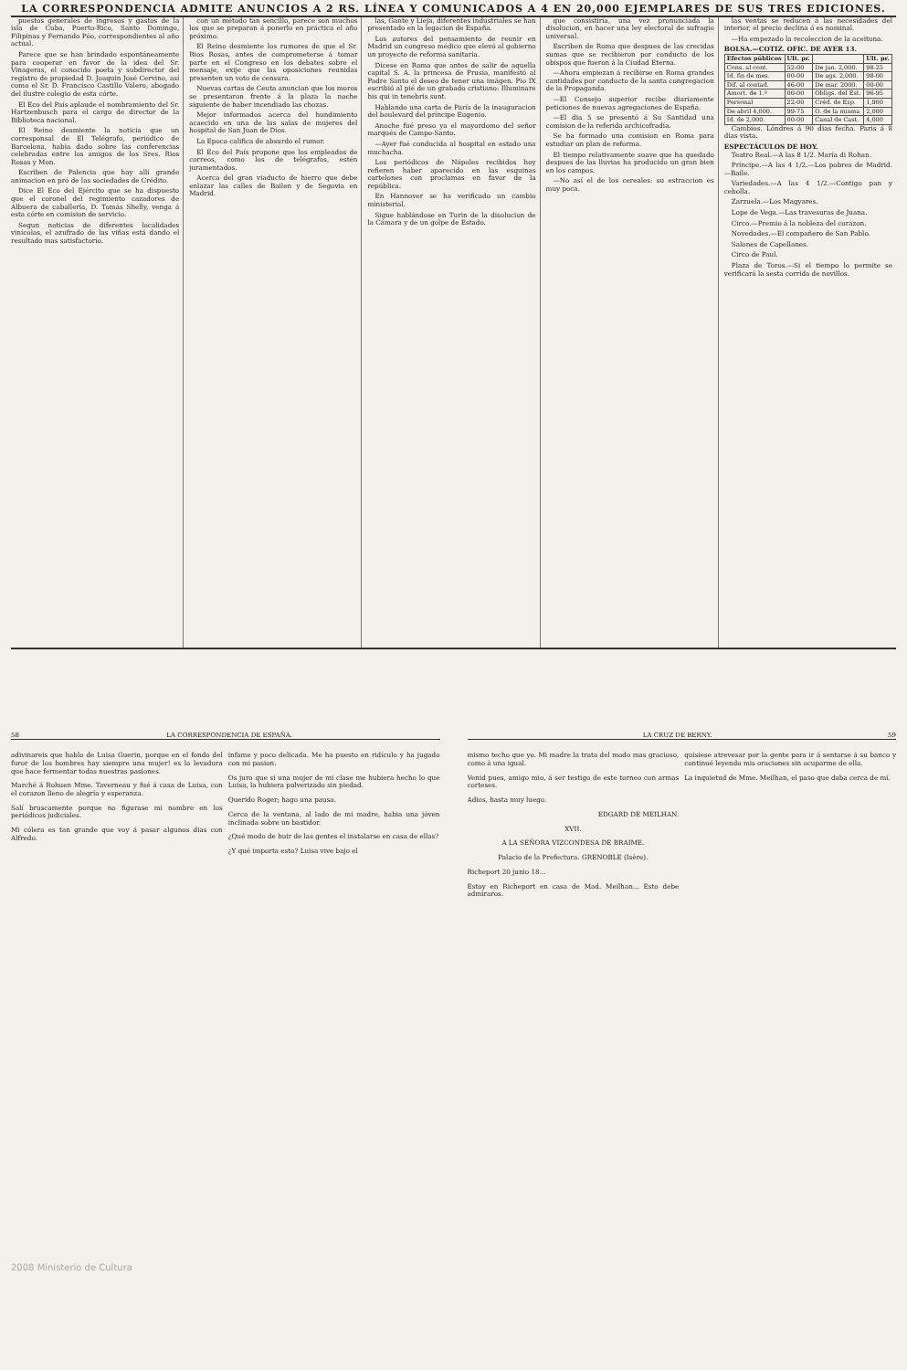LA CORRESPONDENCIA ADMITE ANUNCIOS A 2 RS. LÍNEA Y COMUNICADOS A 4 EN 20,000 EJEMPLARES DE SUS TRES EDICIONES.
puestos generales de ingresos y gastos de la isla de Cuba, Puerto-Rico, Santo Domingo, Filipinas y Fernando Póo, correspondientes al año actual.
Parece que se han brindado espontáneamente para cooperar en favor de la idea del Sr. Vinageras, el conocido poeta y subdirector del registro de propiedad D. Joaquin José Cervino, así como el Sr. D. Francisco Castillo Valero, abogado del ilustre colegio de esta córte.
El Eco del País aplaude el nombramiento del Sr. Hartzenbusch para el cargo de director de la Biblioteca nacional.
El Reino desmiente la noticia que un corresponsal de El Telégrafo, periódico de Barcelona, habia dado sobre las conferencias celebradas entre los amigos de los Sres. Rios Rosas y Mon.
Escriben de Palencia que hay allí grande animacion en pró de las sociedades de Crédito.
Dice El Eco del Ejército que se ha dispuesto que el coronel del regimiento cazadores de Albuera de caballería, D. Tomás Shelly, venga á esta córte en comision de servicio.
Segun noticias de diferentes localidades vinícolas, el azufrado de las viñas está dando el resultado mas satisfactorio.
con un método tan sencillo, parece son muchos los que se preparan á ponerlo en práctica el año próximo.
El Reino desmiente los rumores de que el Sr. Rios Rosas, antes de comprometerse á tomar parte en el Congreso en los debates sobre el mensaje, exije que las oposiciones reunidas presenten un voto de censura.
Nuevas cartas de Ceuta anuncian que los moros se presentaron frente á la plaza la noche siguiente de haber incendiado las chozas.
Mejor informados acerca del hundimiento acaecido en una de las salas de mujeres del hospital de San Juan de Dios.
La Epoca califica de absurdo el rumor.
El Eco del País propone que los empleados de correos, como los de telégrafos, estén juramentados.
Acerca del gran viaducto de hierro que debe enlazar las calles de Bailen y de Segovia en Madrid.
las, Gante y Lieja, diferentes industriales se han presentado en la legacion de España.
Los autores del pensamiento de reunir en Madrid un congreso médico que elevó al gobierno un proyecto de reforma sanitaria.
Dícese en Roma que antes de salir de aquella capital S. A. la princesa de Prusia, manifestó al Padre Santo el deseo de tener una imágen. Pio IX escribió al pié de un grabado cristiano: Illuminare his qui in tenebris sunt.
Hablando una carta de París de la inauguracion del boulevard del príncipe Eugenio.
Anoche fué preso ya el mayordomo del señor marqués de Campo-Santo.
—Ayer fué conducida al hospital en estado una muchacha.
Los periódicos de Nápoles recibidos hoy refieren haber aparecido en las esquinas cartelones con proclamas en favor de la república.
En Hannover se ha verificado un cambio ministerial.
Sigue hablándose en Turin de la disolucion de la Cámara y de un golpe de Estado.
que consistiria, una vez pronunciada la disolucion, en hacer una ley electoral de sufragio universal.
Escriben de Roma que despues de las crecidas sumas que se recibieron por conducto de los obispos que fueron á la Ciudad Eterna.
—Ahora empiezan á recibirse en Roma grandes cantidades por conducto de la santa congregacion de la Propaganda.
—El Consejo superior recibe diariamente peticiones de nuevas agregaciones de España.
—El dia 5 se presentó á Su Santidad una comision de la referida archicofradía.
Se ha formado una comision en Roma para estudiar un plan de reforma.
El tiempo relativamente suave que ha quedado despues de las lluvias ha producido un gran bien en los campos.
—No así el de los cereales: su estraccion es muy poca.
las ventas se reducen á las necesidades del interior, el precio declina ó es nominal.
—Ha empezado la recoleccion de la aceituna.
BOLSA.—COTIZ. OFIC. DE AYER 13.
| Efectos públicos | Ult. pr. | | Ult. pr. |
| --- | --- | --- | --- |
| Cons. al cont. | 52-00 | De jun. 2,000. | 98-25 |
| Id. fin de mes. | 00-00 | De ags. 2,000. | 98-00 |
| Dif. al contad. | 46-00 | De mar. 2000. | 00-00 |
| Amort. de 1.ª | 00-00 | Obligs. del Est. | 96-95 |
| Personal | 22-00 | Créd. de Esp. | 1,900 |
| De abril 4,000. | 99-75 | O. de la misma | 2,000 |
| Id. de 2,000. | 00-00 | Canal de Cast. | 4,000 |
Cambios. Lóndres á 90 dias fecha. Paris á 8 dias vista.
ESPECTÁCULOS DE HOY.
Teatro Real.—A las 8 1/2. María di Rohan.
Príncipe.—A las 4 1/2.—Los pobres de Madrid.—Baile.
Variedades.—A las 4 1/2.—Contigo pan y cebolla.
Zarzuela.—Los Magyares.
Lope de Vega.—Las travesuras de Juana.
Circo.—Premio á la nobleza del corazon.
Novedades.—El compañero de San Pablo.
Salones de Capellanes.
Circo de Paul.
Plaza de Toros.—Si el tiempo lo permite se verificará la sesta corrida de novillos.
58 LA CORRESPONDENCIA DE ESPAÑA.
adivinareis que hablo de Luisa Guerin, porque en el fondo del furor de los hombres hay siempre una mujer! es la levadura que hace fermentar todas nuestras pasiones.
Marché á Rohuen Mme. Taverneau y fué á casa de Luisa, con el corazon lleno de alegría y esperanza.
Salí bruscamente porque no figurase mi nombre en los periódicos judiciales.
Mi cólera es tan grande que voy á pasar algunos dias con Alfredo.
infame y poco delicada. Me ha puesto en ridículo y ha jugado con mi pasion.
Os juro que si una mujer de mi clase me hubiera hecho lo que Luisa, la hubiera pulverizado sin piedad.
Querido Roger; hago una pausa.
Cerca de la ventana, al lado de mi madre, habia una jóven inclinada sobre un bastidor.
¿Qué modo de huir de las gentes el instalarse en casa de ellas?
¿Y qué importa esto? Luisa vive bajo el
LA CRUZ DE BERNY. 59
mismo techo que yo. Mi madre la trata del modo mas gracioso, como á una igual.
Venid pues, amigo mio, á ser testigo de este torneo con armas corteses.
Adios, hasta muy luego.
EDGARD DE MEILHAN.
XVII.
A LA SEÑORA VIZCONDESA DE BRAIME.
Palacio de la Prefectura. GRENOBLE (Isère).
Richeport 20 junio 18...
Estoy en Richeport en casa de Mad. Meilhan... Esto debe admiraros.
quisiese atrevesar por la gente para ir á sentarse á su banco y continué leyendo mis oraciones sin ocuparme de ella.
La inquietud de Mme. Meilhan, el paso que daba cerca de mí.
2008 Ministerio de Cultura